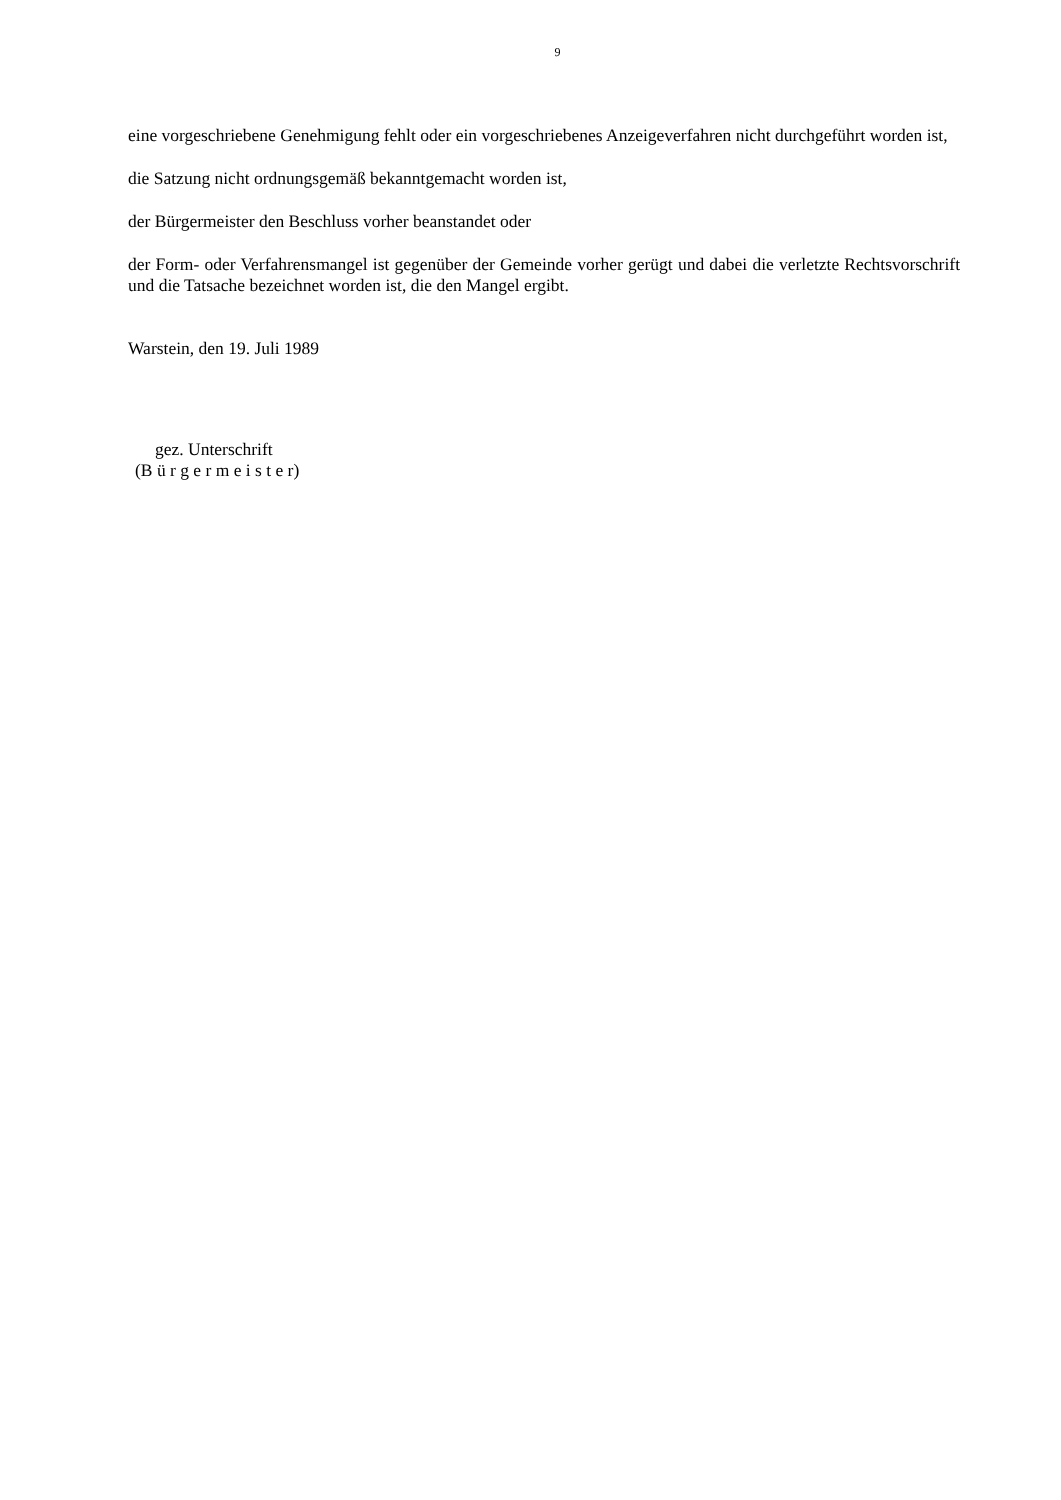9
eine vorgeschriebene Genehmigung fehlt oder ein vorgeschriebenes Anzeigeverfahren nicht durchgeführt worden ist,
die Satzung nicht ordnungsgemäß bekanntgemacht worden ist,
der Bürgermeister den Beschluss vorher beanstandet oder
der Form- oder Verfahrensmangel ist gegenüber der Gemeinde vorher gerügt und dabei die verletzte Rechtsvorschrift und die Tatsache bezeichnet worden ist, die den Mangel ergibt.
Warstein, den 19. Juli 1989
gez. Unterschrift
(B ü r g e r m e i s t e r)